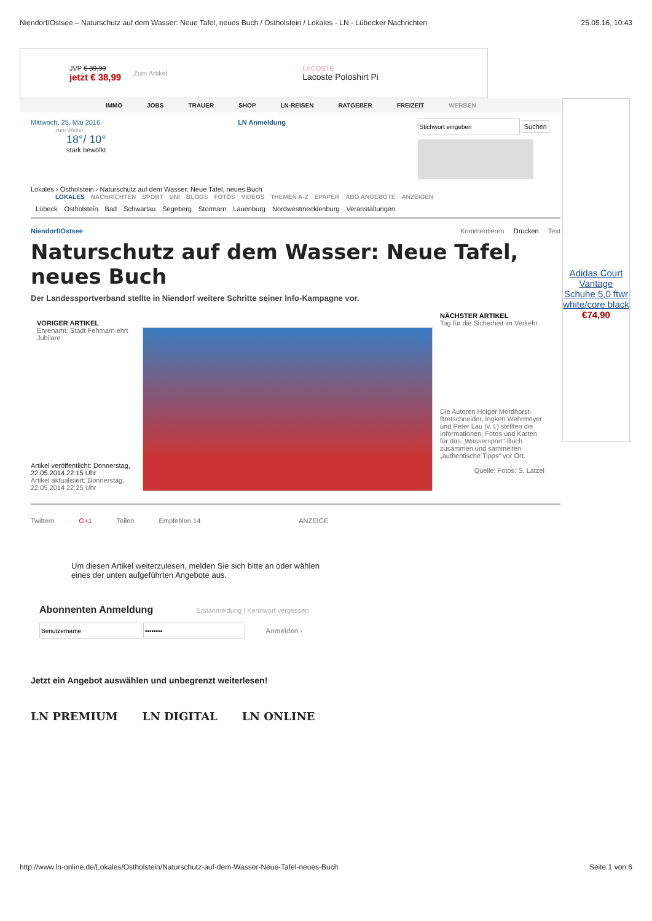Niendorf/Ostsee – Naturschutz auf dem Wasser: Neue Tafel, neues Buch / Ostholstein / Lokales - LN - Lübecker Nachrichten 25.05.16, 10:43
JVP € 39,99
jetzt € 38,99
Zum Artikel
LACOSTE
Lacoste Poloshirt Pi
IMMO JOBS TRAUER SHOP LN-REISEN RATGEBER FREIZEIT WERBEN
Mittwoch, 25. Mai 2016
zum Wetter
18°/ 10°
stark bewölkt
LN Anmeldung
Suchen
Lokales › Ostholstein › Naturschutz auf dem Wasser: Neue Tafel, neues Buch
LOKALES NACHRICHTEN SPORT UNI BLOGS FOTOS VIDEOS THEMEN A-Z EPAPER ABO ANGEBOTE ANZEIGEN
Lübeck Ostholstein Bad Schwartau Segeberg Stormarn Lauenburg Nordwestmecklenburg Veranstaltungen
Niendorf/Ostsee Kommentieren Drucken Text
Naturschutz auf dem Wasser: Neue Tafel, neues Buch
Der Landessportverband stellte in Niendorf weitere Schritte seiner Info-Kampagne vor.
VORIGER ARTIKEL
Ehrenamt: Stadt Fehmarn ehrt Jubilare
Artikel veröffentlicht: Donnerstag, 22.05.2014 22:15 Uhr
Artikel aktualisiert: Donnerstag, 22.05.2014 22:25 Uhr
NÄCHSTER ARTIKEL
Tag für die Sicherheit im Verkehr
Die Autoren Holger Mordhorst-Bretschneider, Ingken Wehrmeyer und Peter Lau (v. l.) stellten die Informationen, Fotos und Karten für das „Wassersport“-Buch zusammen und sammelten „authentische Tipps“ vor Ort.
Quelle: Fotos: S. Latzel
Twittern G+1 Teilen Empfehlen 14 ANZEIGE
Um diesen Artikel weiterzulesen, melden Sie sich bitte an oder wählen eines der unten aufgeführten Angebote aus.
Abonnenten Anmeldung Erstanmeldung | Kennwort vergessen
Anmelden ›
Jetzt ein Angebot auswählen und unbegrenzt weiterlesen!
LN PREMIUM LN DIGITAL LN ONLINE
Adidas Court Vantage Schuhe 5,0 ftwr white/core black
€74,90
http://www.ln-online.de/Lokales/Ostholstein/Naturschutz-auf-dem-Wasser-Neue-Tafel-neues-Buch Seite 1 von 6